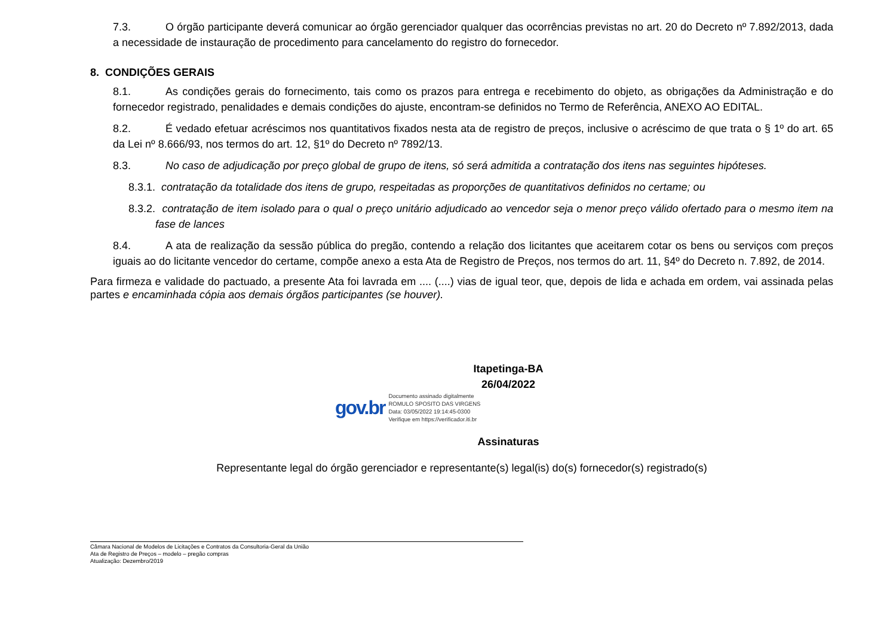7.3. O órgão participante deverá comunicar ao órgão gerenciador qualquer das ocorrências previstas no art. 20 do Decreto nº 7.892/2013, dada a necessidade de instauração de procedimento para cancelamento do registro do fornecedor.
8. CONDIÇÕES GERAIS
8.1. As condições gerais do fornecimento, tais como os prazos para entrega e recebimento do objeto, as obrigações da Administração e do fornecedor registrado, penalidades e demais condições do ajuste, encontram-se definidos no Termo de Referência, ANEXO AO EDITAL.
8.2. É vedado efetuar acréscimos nos quantitativos fixados nesta ata de registro de preços, inclusive o acréscimo de que trata o § 1º do art. 65 da Lei nº 8.666/93, nos termos do art. 12, §1º do Decreto nº 7892/13.
8.3. No caso de adjudicação por preço global de grupo de itens, só será admitida a contratação dos itens nas seguintes hipóteses.
8.3.1. contratação da totalidade dos itens de grupo, respeitadas as proporções de quantitativos definidos no certame; ou
8.3.2. contratação de item isolado para o qual o preço unitário adjudicado ao vencedor seja o menor preço válido ofertado para o mesmo item na fase de lances
8.4. A ata de realização da sessão pública do pregão, contendo a relação dos licitantes que aceitarem cotar os bens ou serviços com preços iguais ao do licitante vencedor do certame, compõe anexo a esta Ata de Registro de Preços, nos termos do art. 11, §4º do Decreto n. 7.892, de 2014.
Para firmeza e validade do pactuado, a presente Ata foi lavrada em .... (....) vias de igual teor, que, depois de lida e achada em ordem, vai assinada pelas partes e encaminhada cópia aos demais órgãos participantes (se houver).
Itapetinga-BA
26/04/2022
gov.br
Documento assinado digitalmente
ROMULO SPOSITO DAS VIRGENS
Data: 03/05/2022 19:14:45-0300
Verifique em https://verificador.iti.br
Assinaturas
Representante legal do órgão gerenciador e representante(s) legal(is) do(s) fornecedor(s) registrado(s)
Câmara Nacional de Modelos de Licitações e Contratos da Consultoria-Geral da União
Ata de Registro de Preços – modelo – pregão compras
Atualização: Dezembro/2019